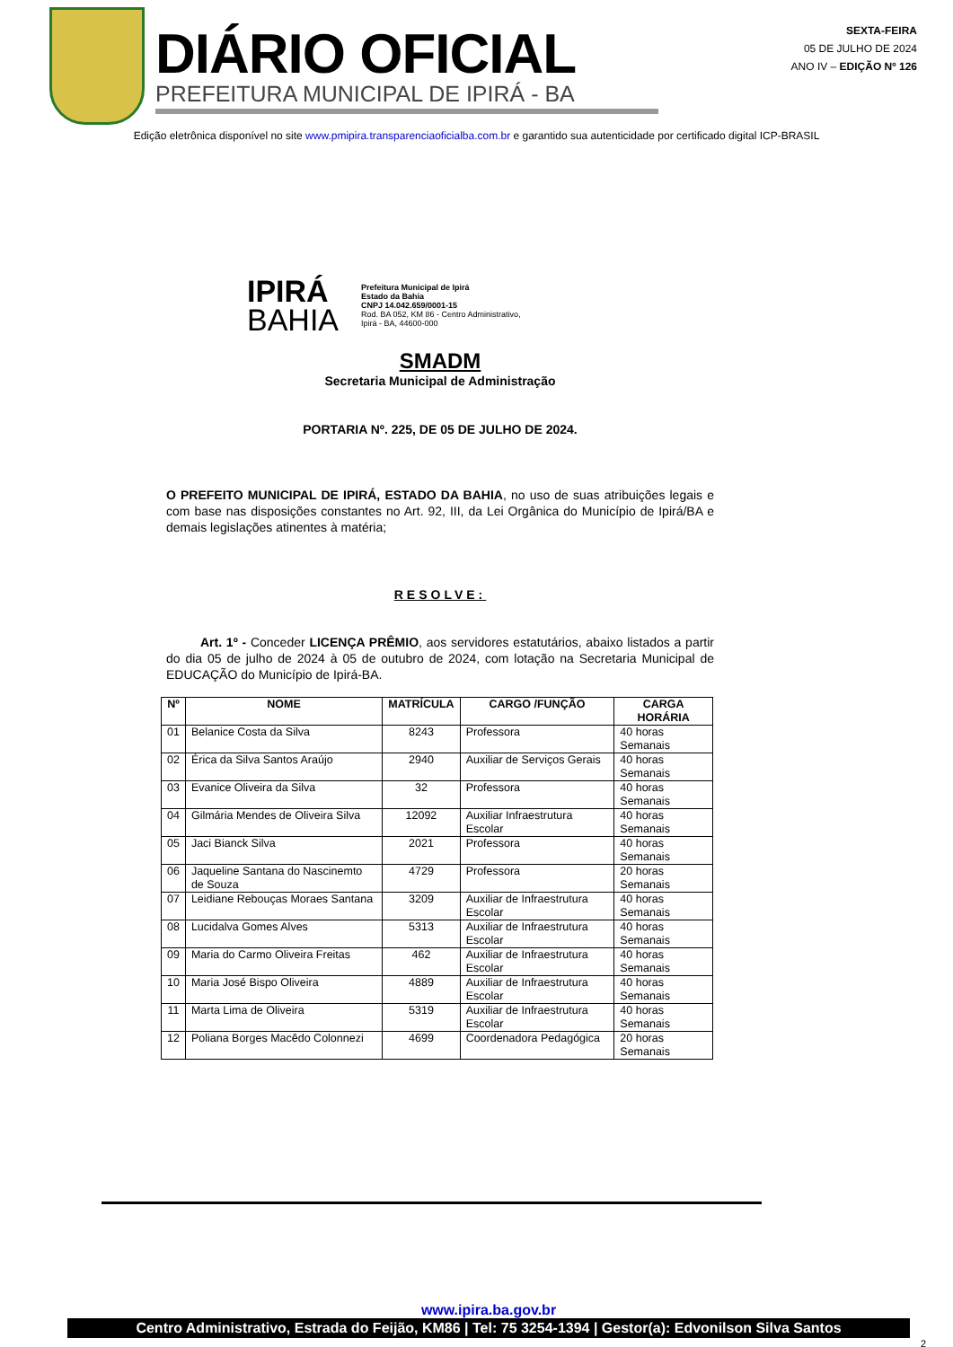DIÁRIO OFICIAL
PREFEITURA MUNICIPAL DE IPIRÁ - BA
SEXTA-FEIRA
05 DE JULHO DE 2024
ANO IV – EDIÇÃO Nº 126
Edição eletrônica disponível no site www.pmipira.transparenciaoficialba.com.br e garantido sua autenticidade por certificado digital ICP-BRASIL
IPIRÁ
BAHIA
Prefeitura Municipal de Ipirá
Estado da Bahia
CNPJ 14.042.659/0001-15
Rod. BA 052, KM 86 - Centro Administrativo,
Ipirá - BA, 44600-000
SMADM
Secretaria Municipal de Administração
PORTARIA Nº. 225, DE 05 DE JULHO DE 2024.
O PREFEITO MUNICIPAL DE IPIRÁ, ESTADO DA BAHIA, no uso de suas atribuições legais e com base nas disposições constantes no Art. 92, III, da Lei Orgânica do Município de Ipirá/BA e demais legislações atinentes à matéria;
RESOLVE:
Art. 1º - Conceder LICENÇA PRÊMIO, aos servidores estatutários, abaixo listados a partir do dia 05 de julho de 2024 à 05 de outubro de 2024, com lotação na Secretaria Municipal de EDUCAÇÃO do Município de Ipirá-BA.
| Nº | NOME | MATRÍCULA | CARGO /FUNÇÃO | CARGA HORÁRIA |
| --- | --- | --- | --- | --- |
| 01 | Belanice Costa da Silva | 8243 | Professora | 40 horas Semanais |
| 02 | Érica da Silva Santos Araújo | 2940 | Auxiliar de Serviços Gerais | 40 horas Semanais |
| 03 | Evanice Oliveira da Silva | 32 | Professora | 40 horas Semanais |
| 04 | Gilmária Mendes de Oliveira Silva | 12092 | Auxiliar Infraestrutura Escolar | 40 horas Semanais |
| 05 | Jaci Bianck Silva | 2021 | Professora | 40 horas Semanais |
| 06 | Jaqueline Santana do Nascinemto de Souza | 4729 | Professora | 20 horas Semanais |
| 07 | Leidiane Rebouças Moraes Santana | 3209 | Auxiliar de Infraestrutura Escolar | 40 horas Semanais |
| 08 | Lucidalva Gomes Alves | 5313 | Auxiliar de Infraestrutura Escolar | 40 horas Semanais |
| 09 | Maria do Carmo Oliveira Freitas | 462 | Auxiliar de Infraestrutura Escolar | 40 horas Semanais |
| 10 | Maria José Bispo Oliveira | 4889 | Auxiliar de Infraestrutura Escolar | 40 horas Semanais |
| 11 | Marta Lima de Oliveira | 5319 | Auxiliar de Infraestrutura Escolar | 40 horas Semanais |
| 12 | Poliana Borges Macêdo Colonnezi | 4699 | Coordenadora Pedagógica | 20 horas Semanais |
www.ipira.ba.gov.br
Centro Administrativo, Estrada do Feijão, KM86 | Tel: 75 3254-1394 | Gestor(a): Edvonilson Silva Santos
2